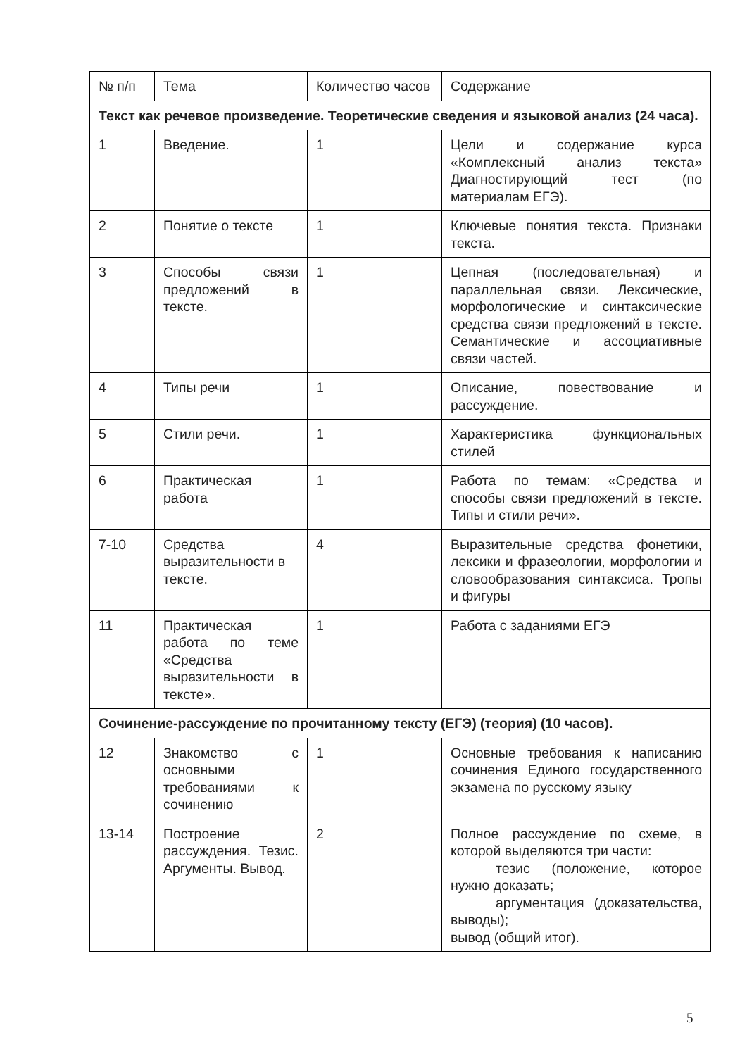| № п/п | Тема | Количество часов | Содержание |
| Текст как речевое произведение. Теоретические сведения и языковой анализ (24 часа). | | | |
| 1 | Введение. | 1 | Цели и содержание курса «Комплексный анализ текста» Диагностирующий тест (по материалам ЕГЭ). |
| 2 | Понятие о тексте | 1 | Ключевые понятия текста. Признаки текста. |
| 3 | Способы связи предложений в тексте. | 1 | Цепная (последовательная) и параллельная связи. Лексические, морфологические и синтаксические средства связи предложений в тексте. Семантические и ассоциативные связи частей. |
| 4 | Типы речи | 1 | Описание, повествование и рассуждение. |
| 5 | Стили речи. | 1 | Характеристика функциональных стилей |
| 6 | Практическая работа | 1 | Работа по темам: «Средства и способы связи предложений в тексте. Типы и стили речи». |
| 7-10 | Средства выразительности в тексте. | 4 | Выразительные средства фонетики, лексики и фразеологии, морфологии и словообразования синтаксиса. Тропы и фигуры |
| 11 | Практическая работа по теме «Средства выразительности в тексте». | 1 | Работа с заданиями ЕГЭ |
| Сочинение-рассуждение по прочитанному тексту (ЕГЭ) (теория) (10 часов). | | | |
| 12 | Знакомство с основными требованиями к сочинению | 1 | Основные требования к написанию сочинения Единого государственного экзамена по русскому языку |
| 13-14 | Построение рассуждения. Тезис. Аргументы. Вывод. | 2 | Полное рассуждение по схеме, в которой выделяются три части: тезис (положение, которое нужно доказать; аргументация (доказательства, выводы); вывод (общий итог). |
5